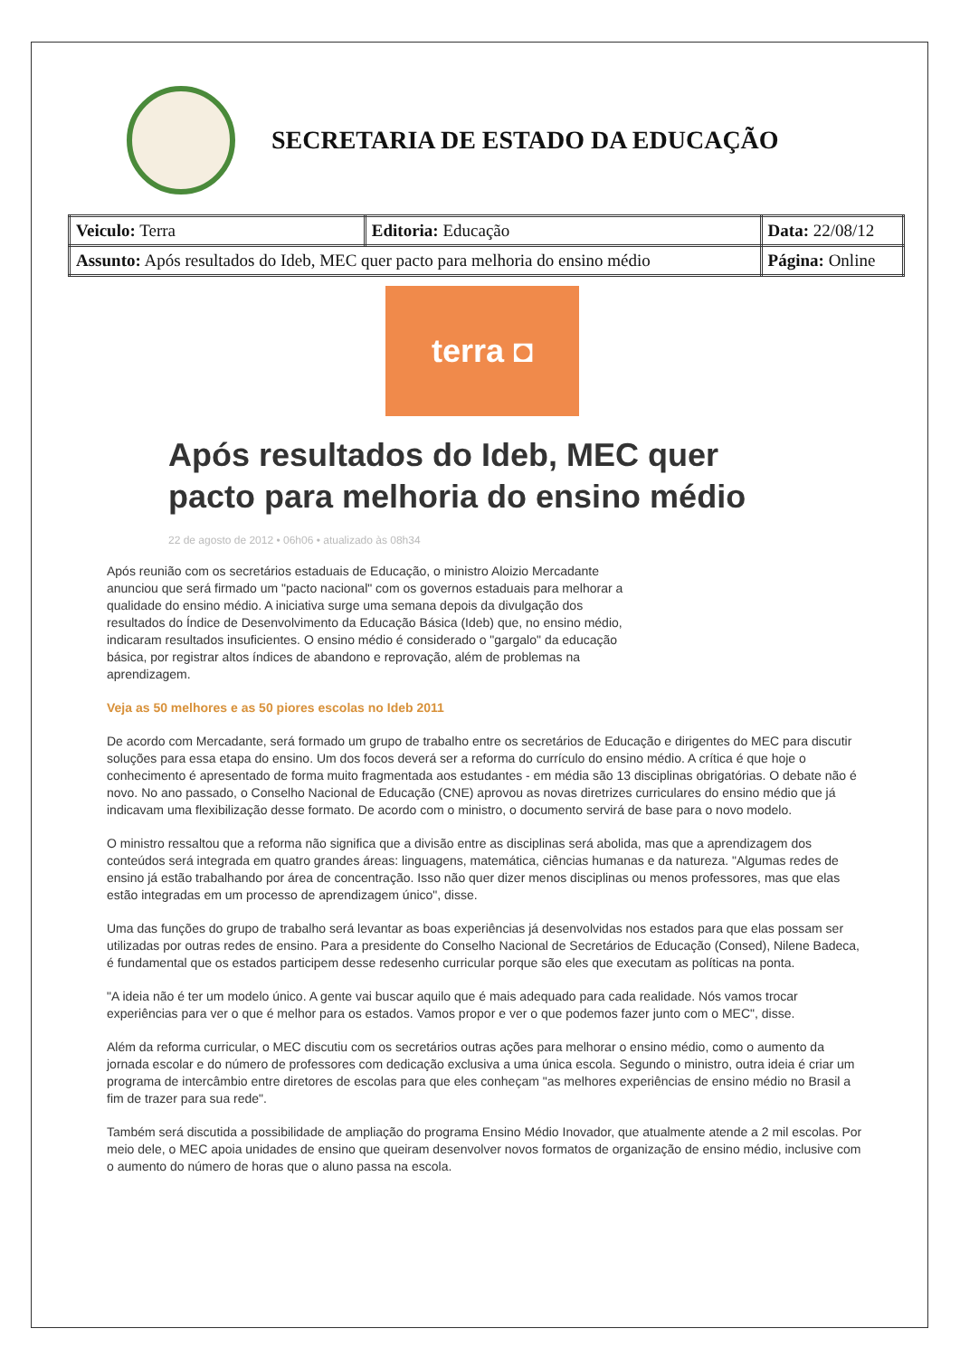SECRETARIA DE ESTADO DA EDUCAÇÃO
| Veiculo: Terra | Editoria: Educação | Data: 22/08/12 |
| Assunto: Após resultados do Ideb, MEC quer pacto para melhoria do ensino médio | | Página: Online |
terra ◘
Após resultados do Ideb, MEC quer pacto para melhoria do ensino médio
22 de agosto de 2012 • 06h06 • atualizado às 08h34
Após reunião com os secretários estaduais de Educação, o ministro Aloizio Mercadante anunciou que será firmado um "pacto nacional" com os governos estaduais para melhorar a qualidade do ensino médio. A iniciativa surge uma semana depois da divulgação dos resultados do Índice de Desenvolvimento da Educação Básica (Ideb) que, no ensino médio, indicaram resultados insuficientes. O ensino médio é considerado o "gargalo" da educação básica, por registrar altos índices de abandono e reprovação, além de problemas na aprendizagem.
Veja as 50 melhores e as 50 piores escolas no Ideb 2011
De acordo com Mercadante, será formado um grupo de trabalho entre os secretários de Educação e dirigentes do MEC para discutir soluções para essa etapa do ensino. Um dos focos deverá ser a reforma do currículo do ensino médio. A crítica é que hoje o conhecimento é apresentado de forma muito fragmentada aos estudantes - em média são 13 disciplinas obrigatórias. O debate não é novo. No ano passado, o Conselho Nacional de Educação (CNE) aprovou as novas diretrizes curriculares do ensino médio que já indicavam uma flexibilização desse formato. De acordo com o ministro, o documento servirá de base para o novo modelo.
O ministro ressaltou que a reforma não significa que a divisão entre as disciplinas será abolida, mas que a aprendizagem dos conteúdos será integrada em quatro grandes áreas: linguagens, matemática, ciências humanas e da natureza. "Algumas redes de ensino já estão trabalhando por área de concentração. Isso não quer dizer menos disciplinas ou menos professores, mas que elas estão integradas em um processo de aprendizagem único", disse.
Uma das funções do grupo de trabalho será levantar as boas experiências já desenvolvidas nos estados para que elas possam ser utilizadas por outras redes de ensino. Para a presidente do Conselho Nacional de Secretários de Educação (Consed), Nilene Badeca, é fundamental que os estados participem desse redesenho curricular porque são eles que executam as políticas na ponta.
"A ideia não é ter um modelo único. A gente vai buscar aquilo que é mais adequado para cada realidade. Nós vamos trocar experiências para ver o que é melhor para os estados. Vamos propor e ver o que podemos fazer junto com o MEC", disse.
Além da reforma curricular, o MEC discutiu com os secretários outras ações para melhorar o ensino médio, como o aumento da jornada escolar e do número de professores com dedicação exclusiva a uma única escola. Segundo o ministro, outra ideia é criar um programa de intercâmbio entre diretores de escolas para que eles conheçam "as melhores experiências de ensino médio no Brasil a fim de trazer para sua rede".
Também será discutida a possibilidade de ampliação do programa Ensino Médio Inovador, que atualmente atende a 2 mil escolas. Por meio dele, o MEC apoia unidades de ensino que queiram desenvolver novos formatos de organização de ensino médio, inclusive com o aumento do número de horas que o aluno passa na escola.